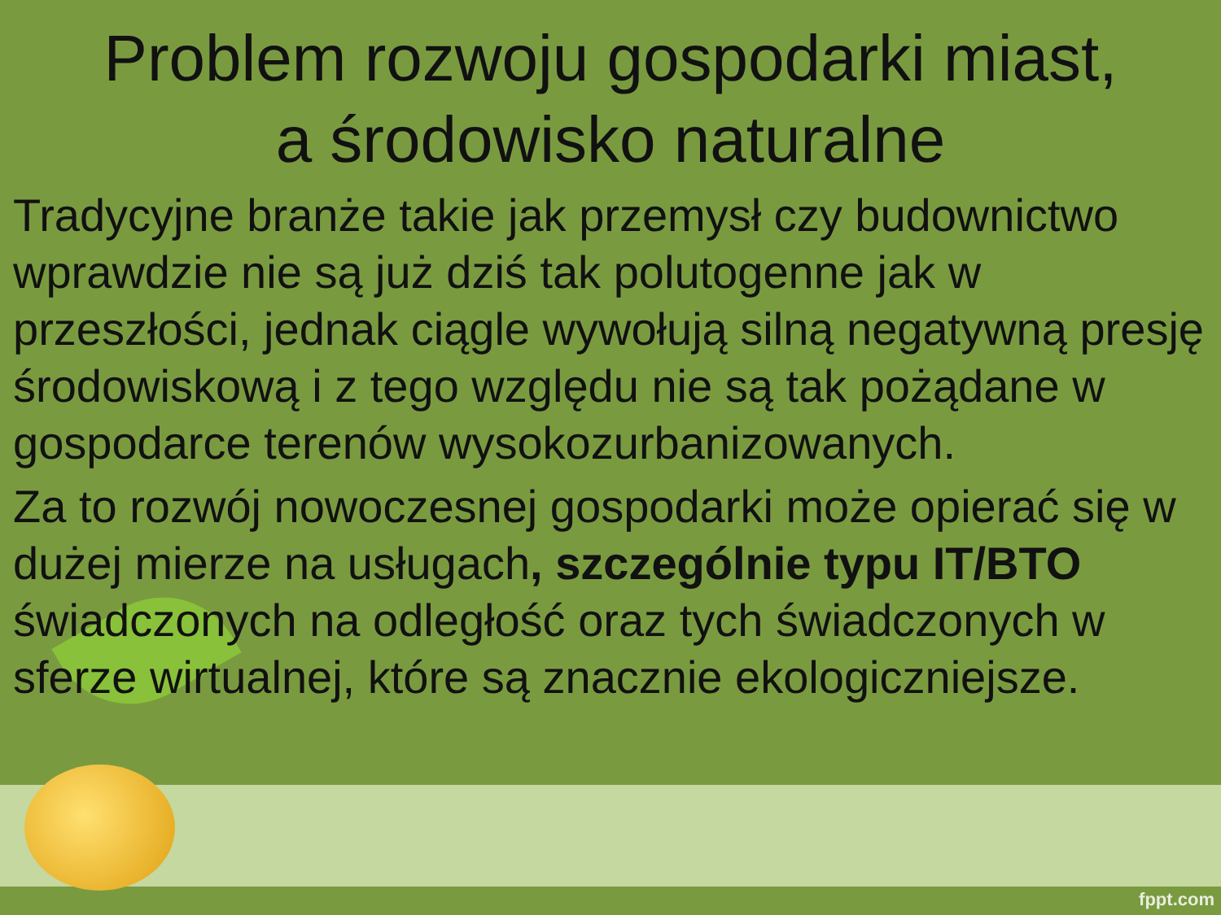Problem rozwoju gospodarki miast,
a środowisko naturalne
Tradycyjne branże takie jak przemysł czy budownictwo wprawdzie nie są już dziś tak polutogenne jak w przeszłości, jednak ciągle wywołują silną negatywną presję środowiskową i z tego względu nie są tak pożądane w gospodarce terenów wysokozurbanizowanych.
Za to rozwój nowoczesnej gospodarki może opierać się w dużej mierze na usługach, szczególnie typu IT/BTO świadczonych na odległość oraz tych świadczonych w sferze wirtualnej, które są znacznie ekologiczniejsze.
fppt.com